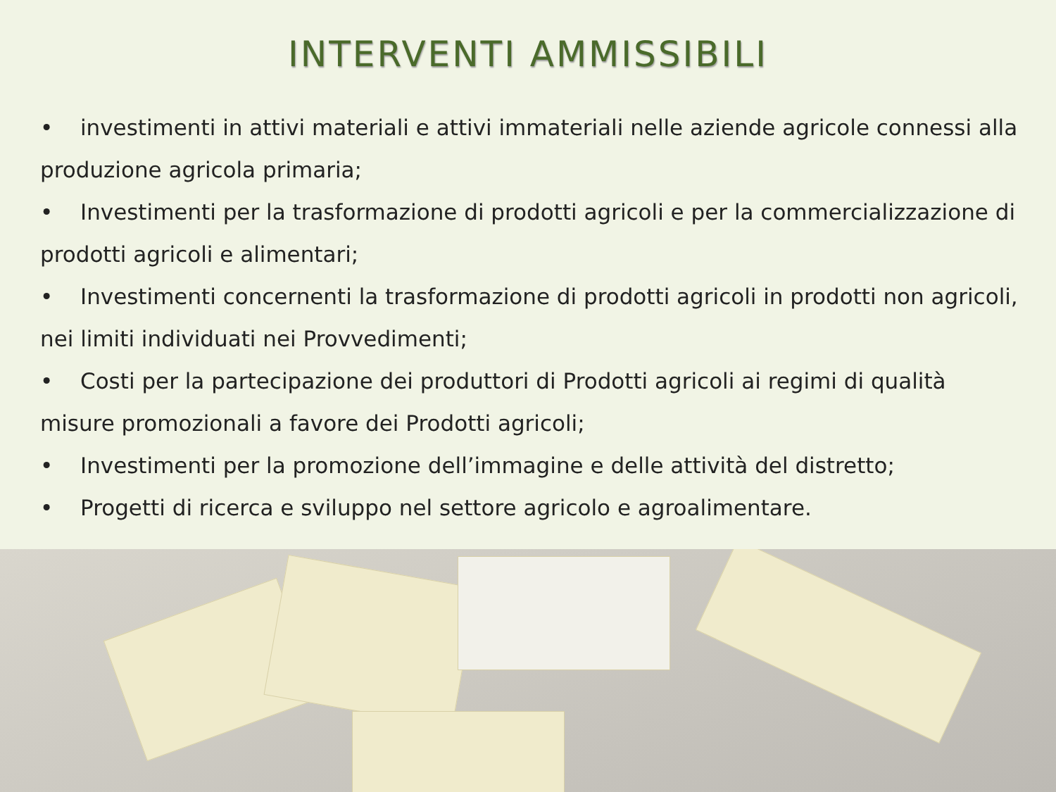INTERVENTI AMMISSIBILI
• investimenti in attivi materiali e attivi immateriali nelle aziende agricole connessi alla produzione agricola primaria;
• Investimenti per la trasformazione di prodotti agricoli e per la commercializzazione di prodotti agricoli e alimentari;
• Investimenti concernenti la trasformazione di prodotti agricoli in prodotti non agricoli, nei limiti individuati nei Provvedimenti;
• Costi per la partecipazione dei produttori di Prodotti agricoli ai regimi di qualità misure promozionali a favore dei Prodotti agricoli;
• Investimenti per la promozione dell’immagine e delle attività del distretto;
• Progetti di ricerca e sviluppo nel settore agricolo e agroalimentare.